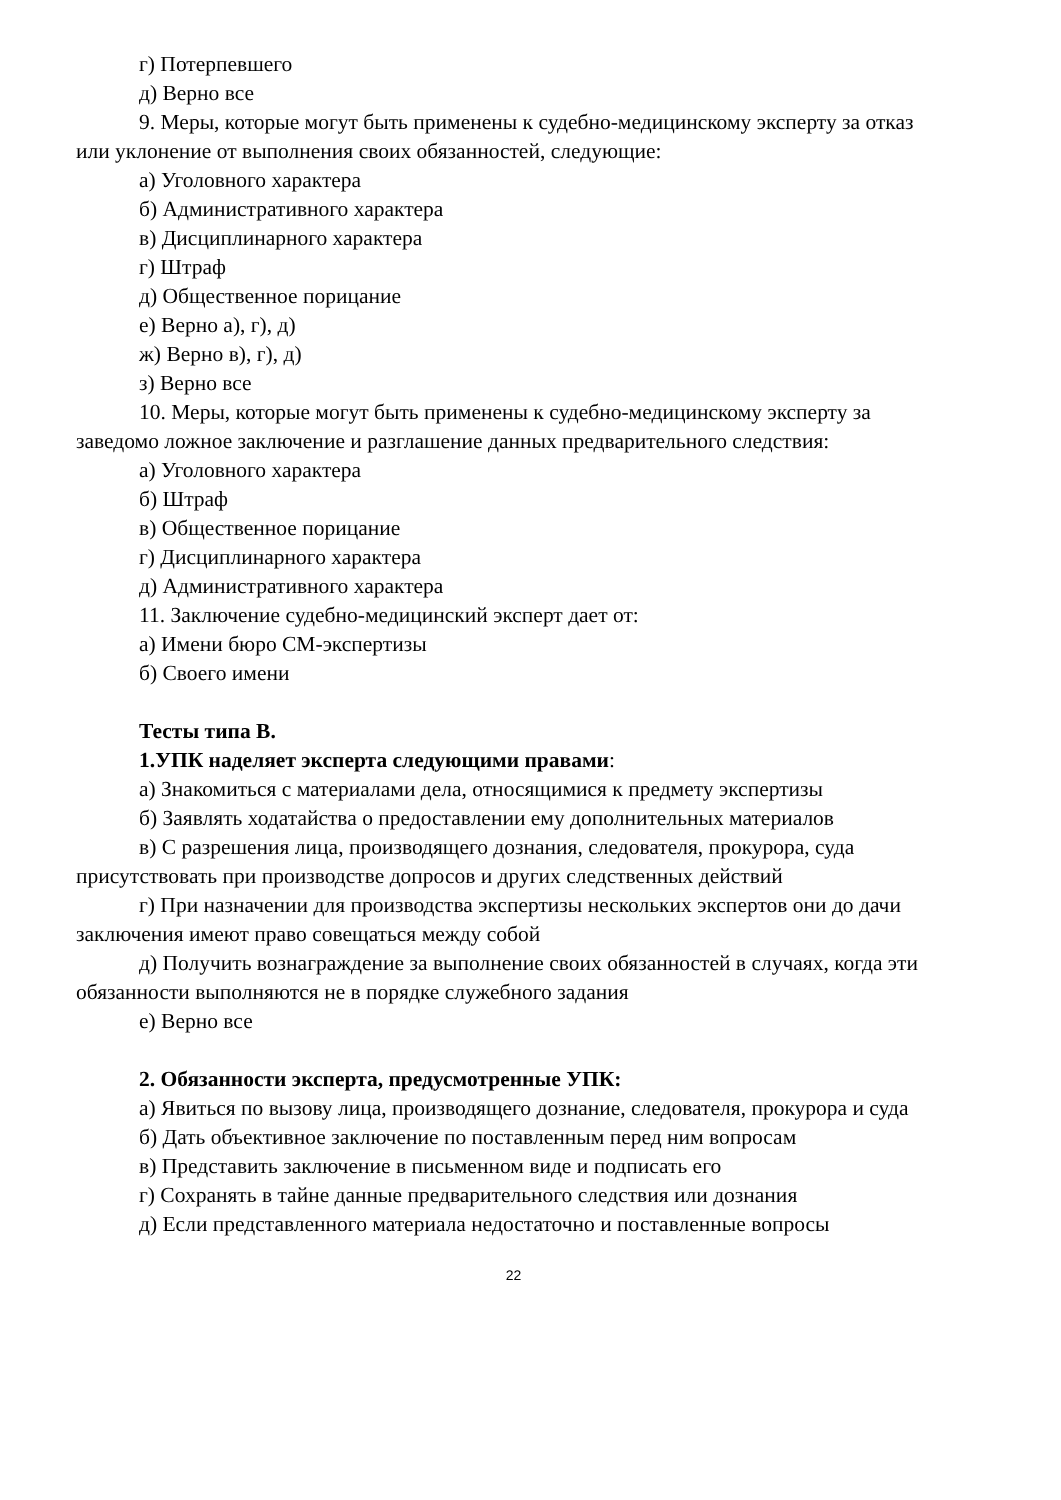г) Потерпевшего
д) Верно все
9. Меры, которые могут быть применены к судебно-медицинскому эксперту за отказ или уклонение от выполнения своих обязанностей, следующие:
а) Уголовного характера
б) Административного характера
в) Дисциплинарного характера
г) Штраф
д) Общественное порицание
е) Верно а), г), д)
ж) Верно в), г), д)
з) Верно все
10. Меры, которые могут быть применены к судебно-медицинскому эксперту за заведомо ложное заключение и разглашение данных предварительного следствия:
а) Уголовного характера
б) Штраф
в) Общественное порицание
г) Дисциплинарного характера
д) Административного характера
11. Заключение судебно-медицинский эксперт дает от:
а) Имени бюро СМ-экспертизы
б) Своего имени
Тесты типа В.
1.УПК наделяет эксперта следующими правами:
а) Знакомиться с материалами дела, относящимися к предмету экспертизы
б) Заявлять ходатайства о предоставлении ему дополнительных материалов
в) С разрешения лица, производящего дознания, следователя, прокурора, суда присутствовать при производстве допросов и других следственных действий
г) При назначении для производства экспертизы нескольких экспертов они до дачи заключения имеют право совещаться между собой
д) Получить вознаграждение за выполнение своих обязанностей в случаях, когда эти обязанности выполняются не в порядке служебного задания
е) Верно все
2. Обязанности эксперта, предусмотренные УПК:
а) Явиться по вызову лица, производящего дознание, следователя, прокурора и суда
б) Дать объективное заключение по поставленным перед ним вопросам
в) Представить заключение в письменном виде и подписать его
г) Сохранять в тайне данные предварительного следствия или дознания
д) Если представленного материала недостаточно и поставленные вопросы
22